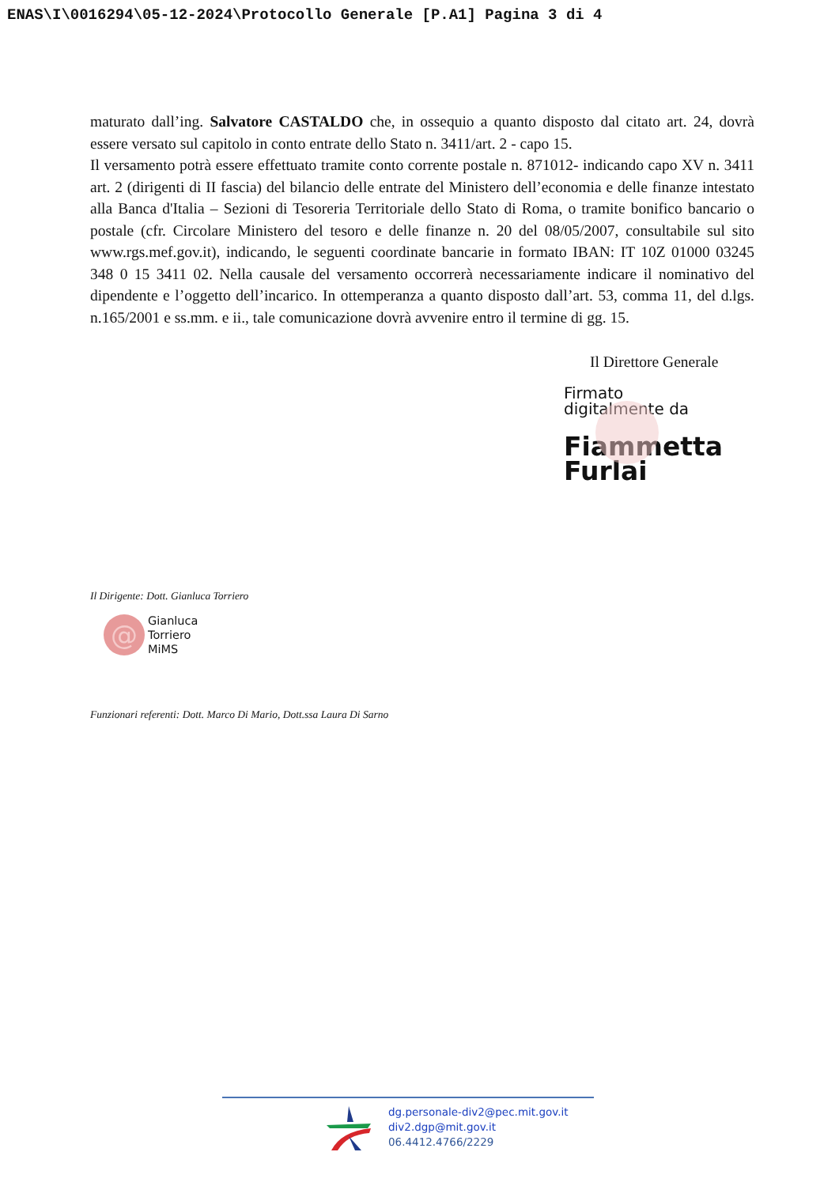ENAS\I\0016294\05-12-2024\Protocollo Generale [P.A1] Pagina 3 di 4
maturato dall’ing. Salvatore CASTALDO che, in ossequio a quanto disposto dal citato art. 24, dovrà essere versato sul capitolo in conto entrate dello Stato n. 3411/art. 2 - capo 15.
Il versamento potrà essere effettuato tramite conto corrente postale n. 871012- indicando capo XV n. 3411 art. 2 (dirigenti di II fascia) del bilancio delle entrate del Ministero dell’economia e delle finanze intestato alla Banca d'Italia – Sezioni di Tesoreria Territoriale dello Stato di Roma, o tramite bonifico bancario o postale (cfr. Circolare Ministero del tesoro e delle finanze n. 20 del 08/05/2007, consultabile sul sito www.rgs.mef.gov.it), indicando, le seguenti coordinate bancarie in formato IBAN: IT 10Z 01000 03245 348 0 15 3411 02. Nella causale del versamento occorrerà necessariamente indicare il nominativo del dipendente e l’oggetto dell’incarico. In ottemperanza a quanto disposto dall’art. 53, comma 11, del d.lgs. n.165/2001 e ss.mm. e ii., tale comunicazione dovrà avvenire entro il termine di gg. 15.
Il Direttore Generale
Firmato
digitalmente da
Fiammetta
Furlai
Il Dirigente: Dott. Gianluca Torriero
@
Gianluca
Torriero
MiMS
Funzionari referenti: Dott. Marco Di Mario, Dott.ssa Laura Di Sarno
dg.personale-div2@pec.mit.gov.it
div2.dgp@mit.gov.it
06.4412.4766/2229